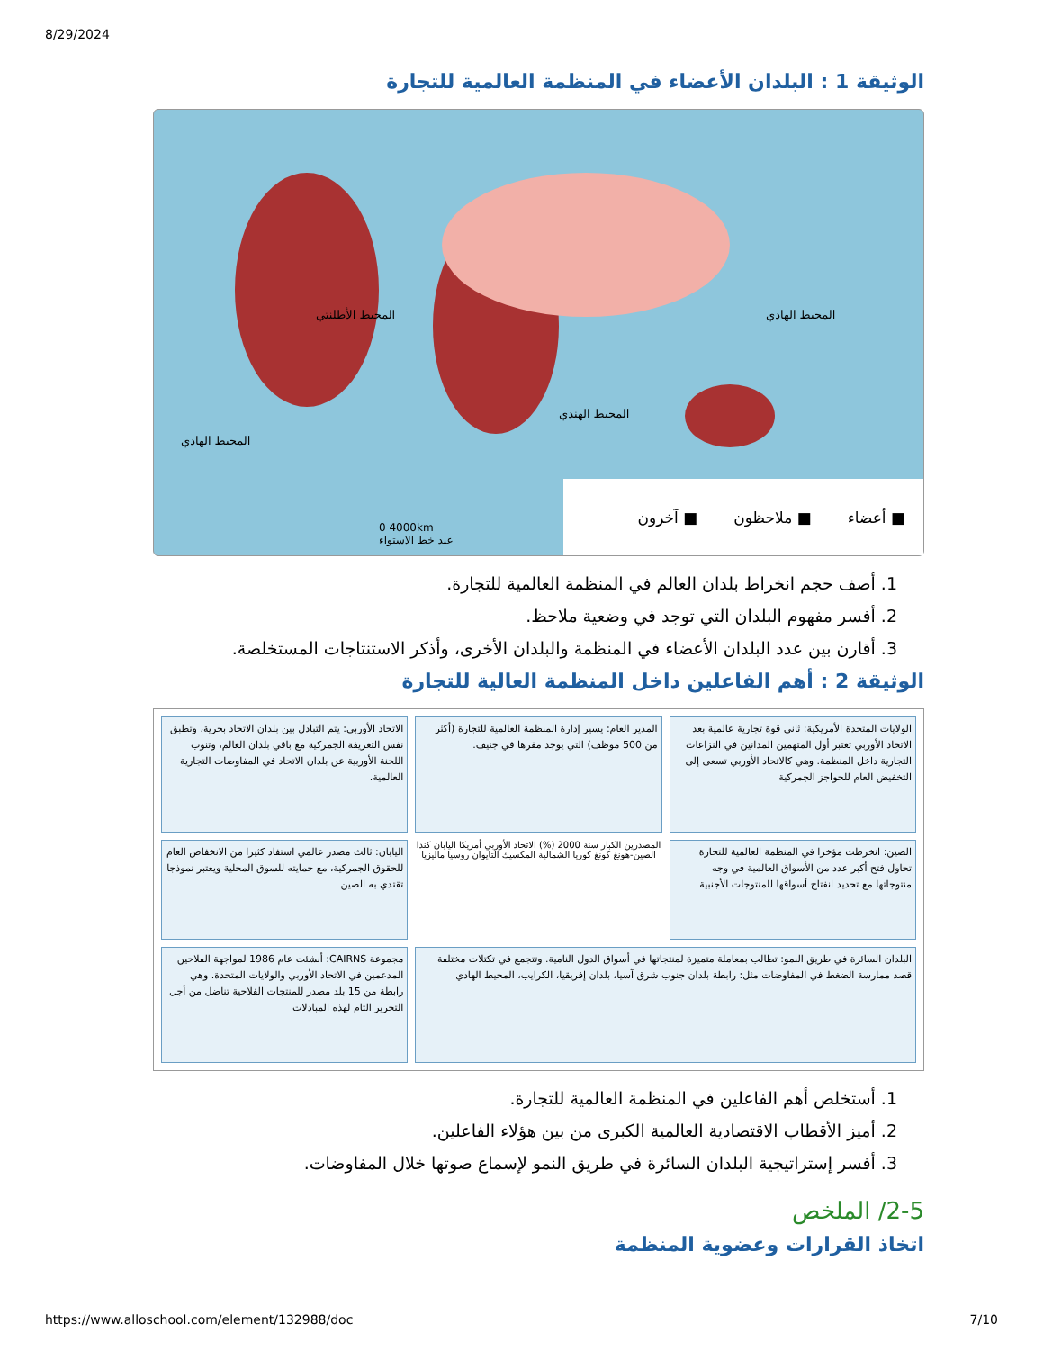8/29/2024
الوثيقة 1 : البلدان الأعضاء في المنظمة العالمية للتجارة
■ أعضاء ■ ملاحظون ■ آخرون
0 4000km
عند خط الاستواء
المحيط الأطلنتي
المحيط الهندي
المحيط الهادي
المحيط الهادي
1. أصف حجم انخراط بلدان العالم في المنظمة العالمية للتجارة.
2. أفسر مفهوم البلدان التي توجد في وضعية ملاحظ.
3. أقارن بين عدد البلدان الأعضاء في المنظمة والبلدان الأخرى، وأذكر الاستنتاجات المستخلصة.
الوثيقة 2 : أهم الفاعلين داخل المنظمة العالية للتجارة
الولايات المتحدة الأمريكية: ثاني قوة تجارية عالمية بعد الاتحاد الأوربي تعتبر أول المتهمين المدانين في النزاعات التجارية داخل المنظمة. وهي كالاتحاد الأوربي تسعى إلى التخفيض العام للحواجز الجمركية
المدير العام: يسير إدارة المنظمة العالمية للتجارة (أكثر من 500 موظف) التي يوجد مقرها في جنيف.
الاتحاد الأوربي: يتم التبادل بين بلدان الاتحاد بحرية، وتطبق نفس التعريفة الجمركية مع باقي بلدان العالم، وتنوب اللجنة الأوربية عن بلدان الاتحاد في المفاوضات التجارية العالمية.
الصين: انخرطت مؤخرا في المنظمة العالمية للتجارة تحاول فتح أكبر عدد من الأسواق العالمية في وجه منتوجاتها مع تحديد انفتاح أسواقها للمنتوجات الأجنبية
المصدرين الكبار سنة 2000 (%) الاتحاد الأوربي أمريكا اليابان كندا الصين-هونغ كونغ كوريا الشمالية المكسيك التايوان روسيا ماليزيا
اليابان: ثالث مصدر عالمي استفاد كثيرا من الانخفاض العام للحقوق الجمركية، مع حمايته للسوق المحلية ويعتبر نموذجا تقتدي به الصين
البلدان السائرة في طريق النمو: تطالب بمعاملة متميزة لمنتجاتها في أسواق الدول النامية. وتتجمع في تكتلات مختلفة قصد ممارسة الضغط في المفاوضات مثل: رابطة بلدان جنوب شرق آسيا، بلدان إفريقيا، الكرايب، المحيط الهادي
مجموعة CAIRNS: أنشئت عام 1986 لمواجهة الفلاحين المدعمين في الاتحاد الأوربي والولايات المتحدة. وهي رابطة من 15 بلد مصدر للمنتجات الفلاحية تناضل من أجل التحرير التام لهذه المبادلات
1. أستخلص أهم الفاعلين في المنظمة العالمية للتجارة.
2. أميز الأقطاب الاقتصادية العالمية الكبرى من بين هؤلاء الفاعلين.
3. أفسر إستراتيجية البلدان السائرة في طريق النمو لإسماع صوتها خلال المفاوضات.
2-5/ الملخص
اتخاذ القرارات وعضوية المنظمة
https://www.alloschool.com/element/132988/doc 7/10